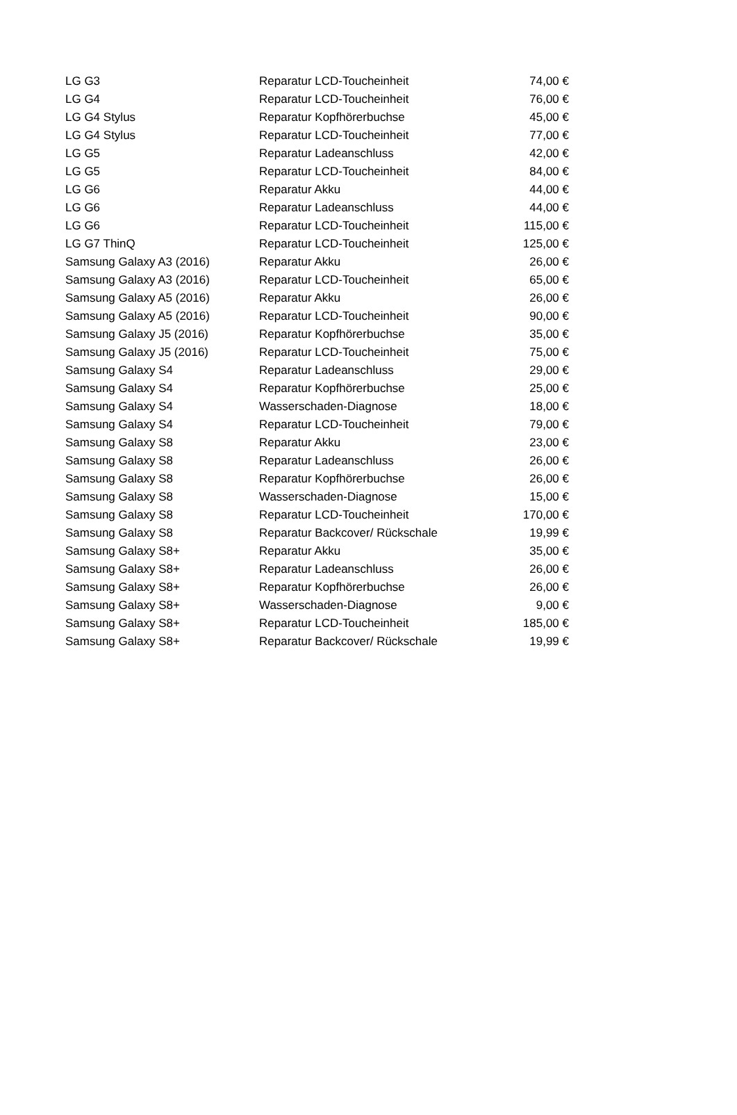| LG G3 | Reparatur LCD-Toucheinheit | 74,00 € |
| LG G4 | Reparatur LCD-Toucheinheit | 76,00 € |
| LG G4 Stylus | Reparatur Kopfhörerbuchse | 45,00 € |
| LG G4 Stylus | Reparatur LCD-Toucheinheit | 77,00 € |
| LG G5 | Reparatur Ladeanschluss | 42,00 € |
| LG G5 | Reparatur LCD-Toucheinheit | 84,00 € |
| LG G6 | Reparatur Akku | 44,00 € |
| LG G6 | Reparatur Ladeanschluss | 44,00 € |
| LG G6 | Reparatur LCD-Toucheinheit | 115,00 € |
| LG G7 ThinQ | Reparatur LCD-Toucheinheit | 125,00 € |
| Samsung Galaxy A3 (2016) | Reparatur Akku | 26,00 € |
| Samsung Galaxy A3 (2016) | Reparatur LCD-Toucheinheit | 65,00 € |
| Samsung Galaxy A5 (2016) | Reparatur Akku | 26,00 € |
| Samsung Galaxy A5 (2016) | Reparatur LCD-Toucheinheit | 90,00 € |
| Samsung Galaxy J5 (2016) | Reparatur Kopfhörerbuchse | 35,00 € |
| Samsung Galaxy J5 (2016) | Reparatur LCD-Toucheinheit | 75,00 € |
| Samsung Galaxy S4 | Reparatur Ladeanschluss | 29,00 € |
| Samsung Galaxy S4 | Reparatur Kopfhörerbuchse | 25,00 € |
| Samsung Galaxy S4 | Wasserschaden-Diagnose | 18,00 € |
| Samsung Galaxy S4 | Reparatur LCD-Toucheinheit | 79,00 € |
| Samsung Galaxy S8 | Reparatur Akku | 23,00 € |
| Samsung Galaxy S8 | Reparatur Ladeanschluss | 26,00 € |
| Samsung Galaxy S8 | Reparatur Kopfhörerbuchse | 26,00 € |
| Samsung Galaxy S8 | Wasserschaden-Diagnose | 15,00 € |
| Samsung Galaxy S8 | Reparatur LCD-Toucheinheit | 170,00 € |
| Samsung Galaxy S8 | Reparatur Backcover/ Rückschale | 19,99 € |
| Samsung Galaxy S8+ | Reparatur Akku | 35,00 € |
| Samsung Galaxy S8+ | Reparatur Ladeanschluss | 26,00 € |
| Samsung Galaxy S8+ | Reparatur Kopfhörerbuchse | 26,00 € |
| Samsung Galaxy S8+ | Wasserschaden-Diagnose | 9,00 € |
| Samsung Galaxy S8+ | Reparatur LCD-Toucheinheit | 185,00 € |
| Samsung Galaxy S8+ | Reparatur Backcover/ Rückschale | 19,99 € |